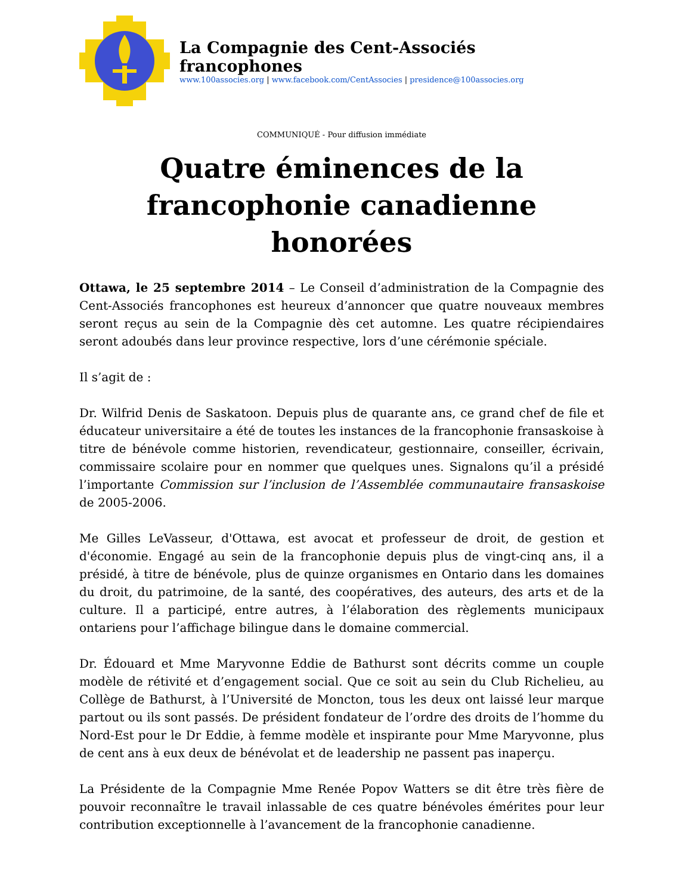La Compagnie des Cent-Associés francophones
www.100associes.org | www.facebook.com/CentAssocies | presidence@100associes.org
COMMUNIQUÉ - Pour diffusion immédiate
Quatre éminences de la
francophonie canadienne honorées
Ottawa, le 25 septembre 2014 – Le Conseil d’administration de la Compagnie des Cent-Associés francophones est heureux d’annoncer que quatre nouveaux membres seront reçus au sein de la Compagnie dès cet automne. Les quatre récipiendaires seront adoubés dans leur province respective, lors d’une cérémonie spéciale.
Il s’agit de :
Dr. Wilfrid Denis de Saskatoon. Depuis plus de quarante ans, ce grand chef de file et éducateur universitaire a été de toutes les instances de la francophonie fransaskoise à titre de bénévole comme historien, revendicateur, gestionnaire, conseiller, écrivain, commissaire scolaire pour en nommer que quelques unes. Signalons qu’il a présidé l’importante Commission sur l’inclusion de l’Assemblée communautaire fransaskoise de 2005-2006.
Me Gilles LeVasseur, d'Ottawa, est avocat et professeur de droit, de gestion et d'économie. Engagé au sein de la francophonie depuis plus de vingt-cinq ans, il a présidé, à titre de bénévole, plus de quinze organismes en Ontario dans les domaines du droit, du patrimoine, de la santé, des coopératives, des auteurs, des arts et de la culture. Il a participé, entre autres, à l’élaboration des règlements municipaux ontariens pour l’affichage bilingue dans le domaine commercial.
Dr. Édouard et Mme Maryvonne Eddie de Bathurst sont décrits comme un couple modèle de rétivité et d’engagement social. Que ce soit au sein du Club Richelieu, au Collège de Bathurst, à l’Université de Moncton, tous les deux ont laissé leur marque partout ou ils sont passés. De président fondateur de l’ordre des droits de l’homme du Nord-Est pour le Dr Eddie, à femme modèle et inspirante pour Mme Maryvonne, plus de cent ans à eux deux de bénévolat et de leadership ne passent pas inaperçu.
La Présidente de la Compagnie Mme Renée Popov Watters se dit être très fière de pouvoir reconnaître le travail inlassable de ces quatre bénévoles émérites pour leur contribution exceptionnelle à l’avancement de la francophonie canadienne.